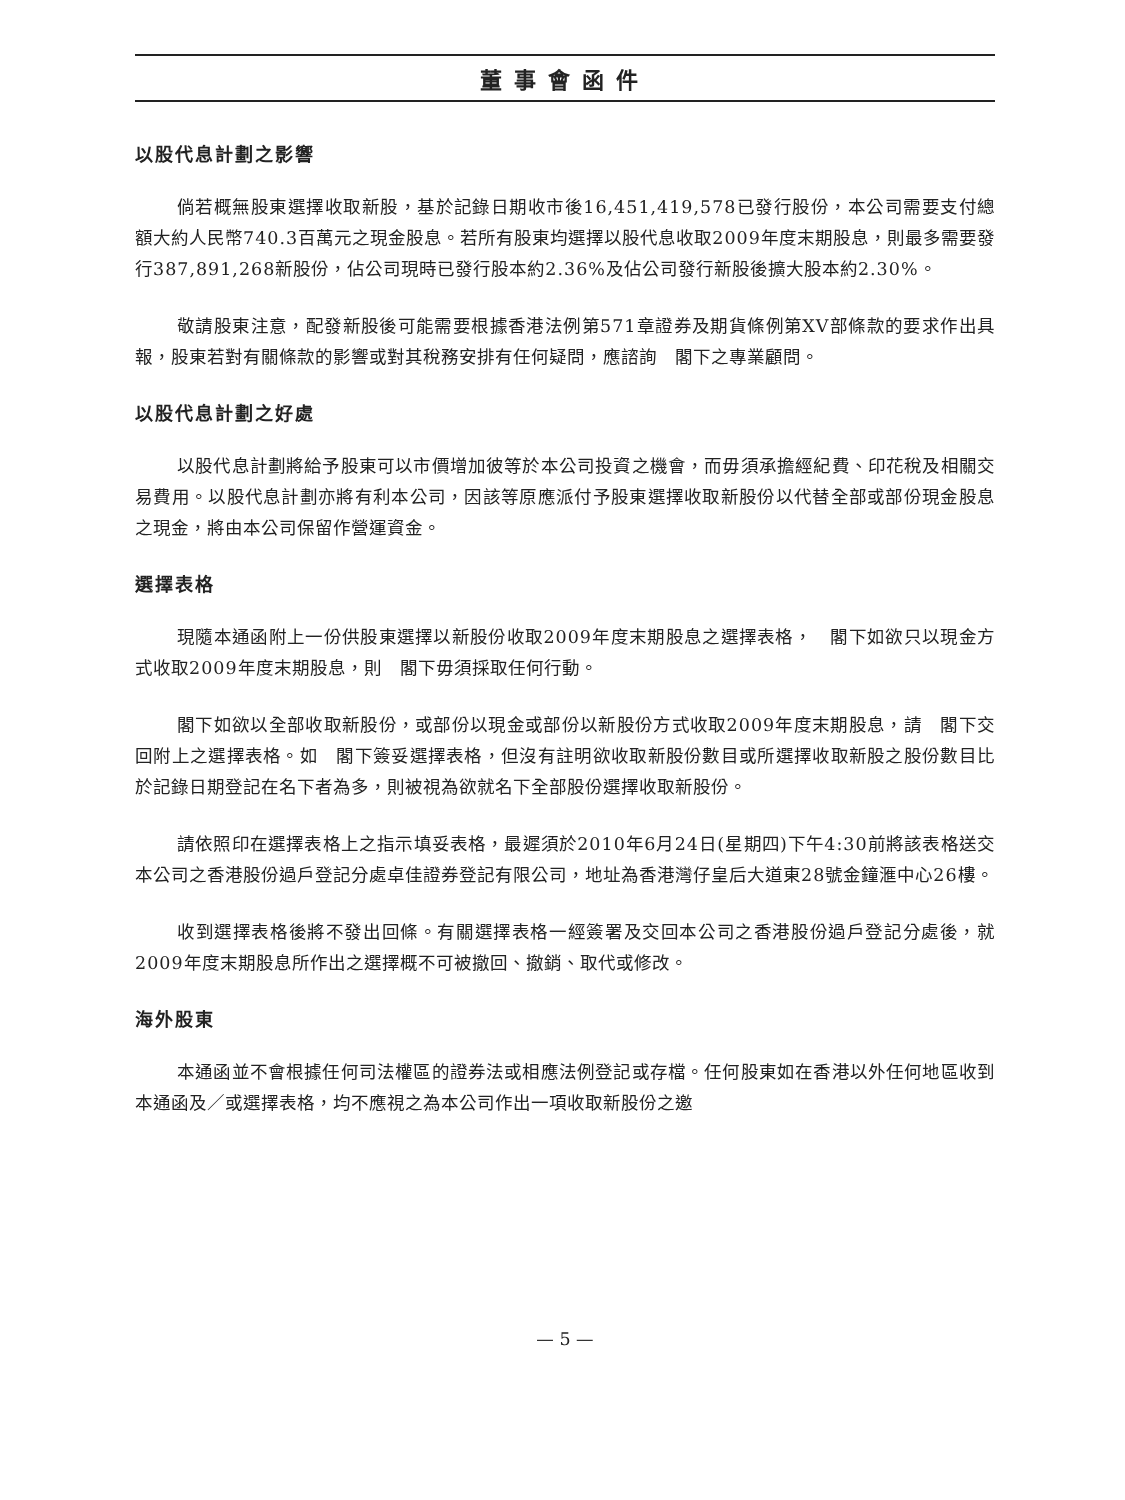董事會函件
以股代息計劃之影響
倘若概無股東選擇收取新股，基於記錄日期收市後16,451,419,578已發行股份，本公司需要支付總額大約人民幣740.3百萬元之現金股息。若所有股東均選擇以股代息收取2009年度末期股息，則最多需要發行387,891,268新股份，佔公司現時已發行股本約2.36%及佔公司發行新股後擴大股本約2.30%。
敬請股東注意，配發新股後可能需要根據香港法例第571章證券及期貨條例第XV部條款的要求作出具報，股東若對有關條款的影響或對其稅務安排有任何疑問，應諮詢　閣下之專業顧問。
以股代息計劃之好處
以股代息計劃將給予股東可以市價增加彼等於本公司投資之機會，而毋須承擔經紀費、印花稅及相關交易費用。以股代息計劃亦將有利本公司，因該等原應派付予股東選擇收取新股份以代替全部或部份現金股息之現金，將由本公司保留作營運資金。
選擇表格
現隨本通函附上一份供股東選擇以新股份收取2009年度末期股息之選擇表格，　閣下如欲只以現金方式收取2009年度末期股息，則　閣下毋須採取任何行動。
閣下如欲以全部收取新股份，或部份以現金或部份以新股份方式收取2009年度末期股息，請　閣下交回附上之選擇表格。如　閣下簽妥選擇表格，但沒有註明欲收取新股份數目或所選擇收取新股之股份數目比於記錄日期登記在名下者為多，則被視為欲就名下全部股份選擇收取新股份。
請依照印在選擇表格上之指示填妥表格，最遲須於2010年6月24日(星期四)下午4:30前將該表格送交本公司之香港股份過戶登記分處卓佳證券登記有限公司，地址為香港灣仔皇后大道東28號金鐘滙中心26樓。
收到選擇表格後將不發出回條。有關選擇表格一經簽署及交回本公司之香港股份過戶登記分處後，就2009年度末期股息所作出之選擇概不可被撤回、撤銷、取代或修改。
海外股東
本通函並不會根據任何司法權區的證券法或相應法例登記或存檔。任何股東如在香港以外任何地區收到本通函及／或選擇表格，均不應視之為本公司作出一項收取新股份之邀
— 5 —